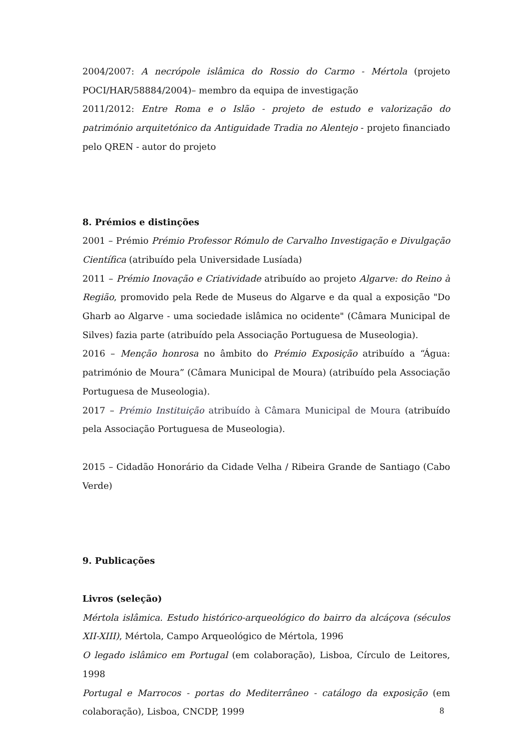2004/2007: A necrópole islâmica do Rossio do Carmo - Mértola (projeto POCI/HAR/58884/2004)– membro da equipa de investigação
2011/2012: Entre Roma e o Islão - projeto de estudo e valorização do património arquitetónico da Antiguidade Tradia no Alentejo - projeto financiado pelo QREN - autor do projeto
8. Prémios e distinções
2001 – Prémio Prémio Professor Rómulo de Carvalho Investigação e Divulgação Científica (atribuído pela Universidade Lusíada)
2011 – Prémio Inovação e Criatividade atribuído ao projeto Algarve: do Reino à Região, promovido pela Rede de Museus do Algarve e da qual a exposição "Do Gharb ao Algarve - uma sociedade islâmica no ocidente" (Câmara Municipal de Silves) fazia parte (atribuído pela Associação Portuguesa de Museologia).
2016 – Menção honrosa no âmbito do Prémio Exposição atribuído a “Água: património de Moura” (Câmara Municipal de Moura) (atribuído pela Associação Portuguesa de Museologia).
2017 – Prémio Instituição atribuído à Câmara Municipal de Moura (atribuído pela Associação Portuguesa de Museologia).
2015 – Cidadão Honorário da Cidade Velha / Ribeira Grande de Santiago (Cabo Verde)
9. Publicações
Livros (seleção)
Mértola islâmica. Estudo histórico-arqueológico do bairro da alcáçova (séculos XII-XIII), Mértola, Campo Arqueológico de Mértola, 1996
O legado islâmico em Portugal (em colaboração), Lisboa, Círculo de Leitores, 1998
Portugal e Marrocos - portas do Mediterrâneo - catálogo da exposição (em colaboração), Lisboa, CNCDP, 1999
8